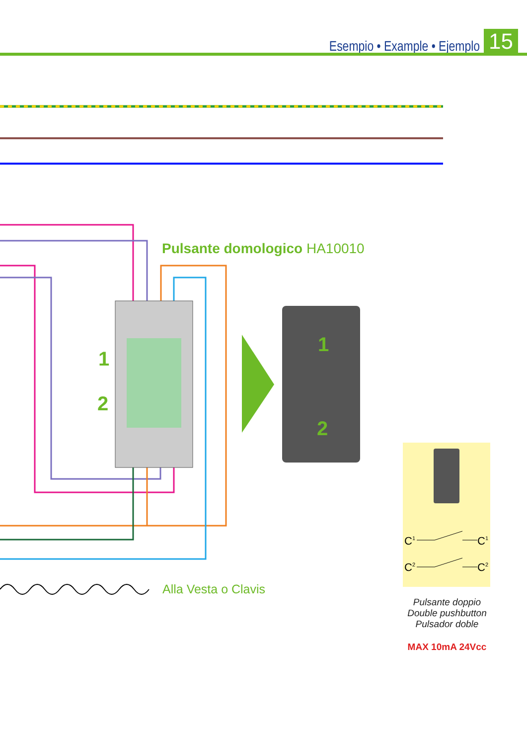Esempio • Example • Ejemplo
15
1
2
1
2
Pulsante domologico HA10010
Alla Vesta o Clavis
C1
C1
C2
C2
Pulsante doppio
Double pushbutton
Pulsador doble
MAX 10mA 24Vcc